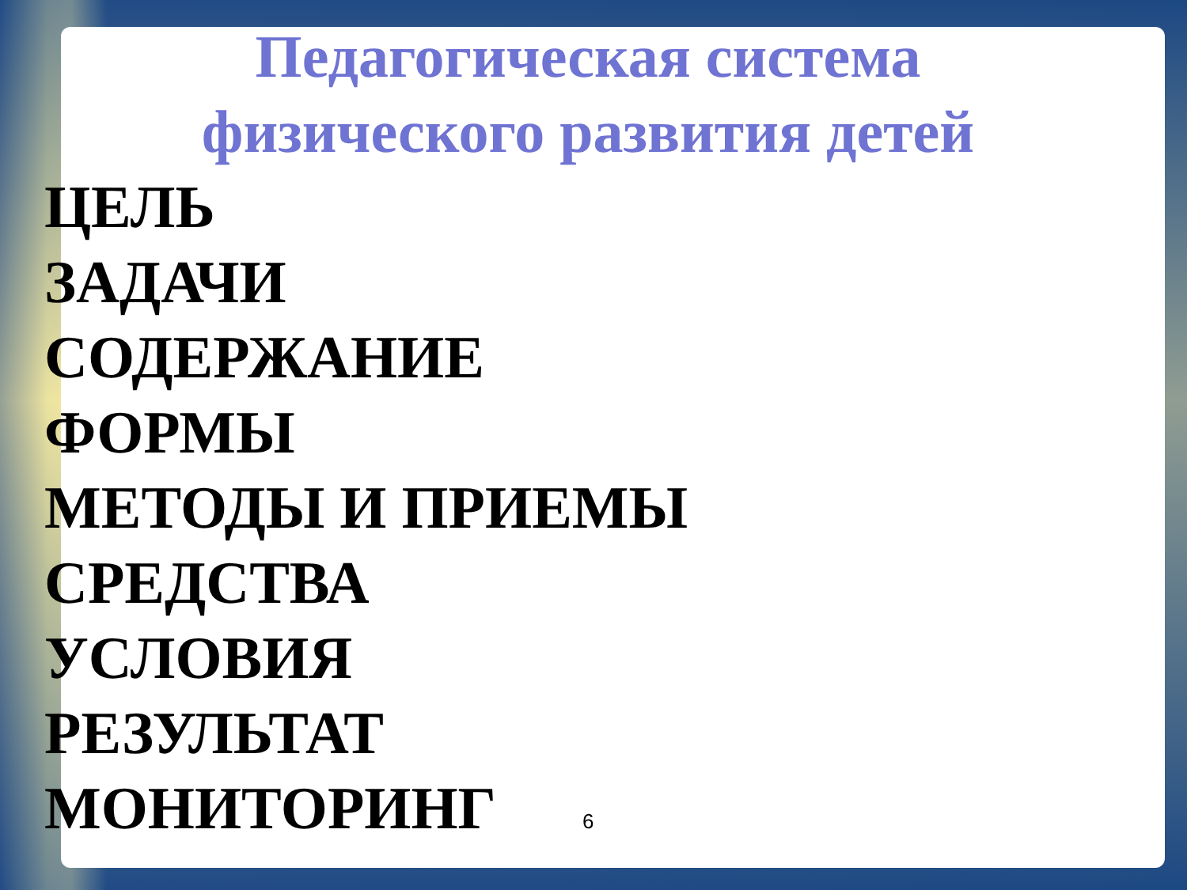Педагогическая система
физического развития детей
ЦЕЛЬ
ЗАДАЧИ
СОДЕРЖАНИЕ
ФОРМЫ
МЕТОДЫ И ПРИЕМЫ
СРЕДСТВА
УСЛОВИЯ
РЕЗУЛЬТАТ
МОНИТОРИНГ 6